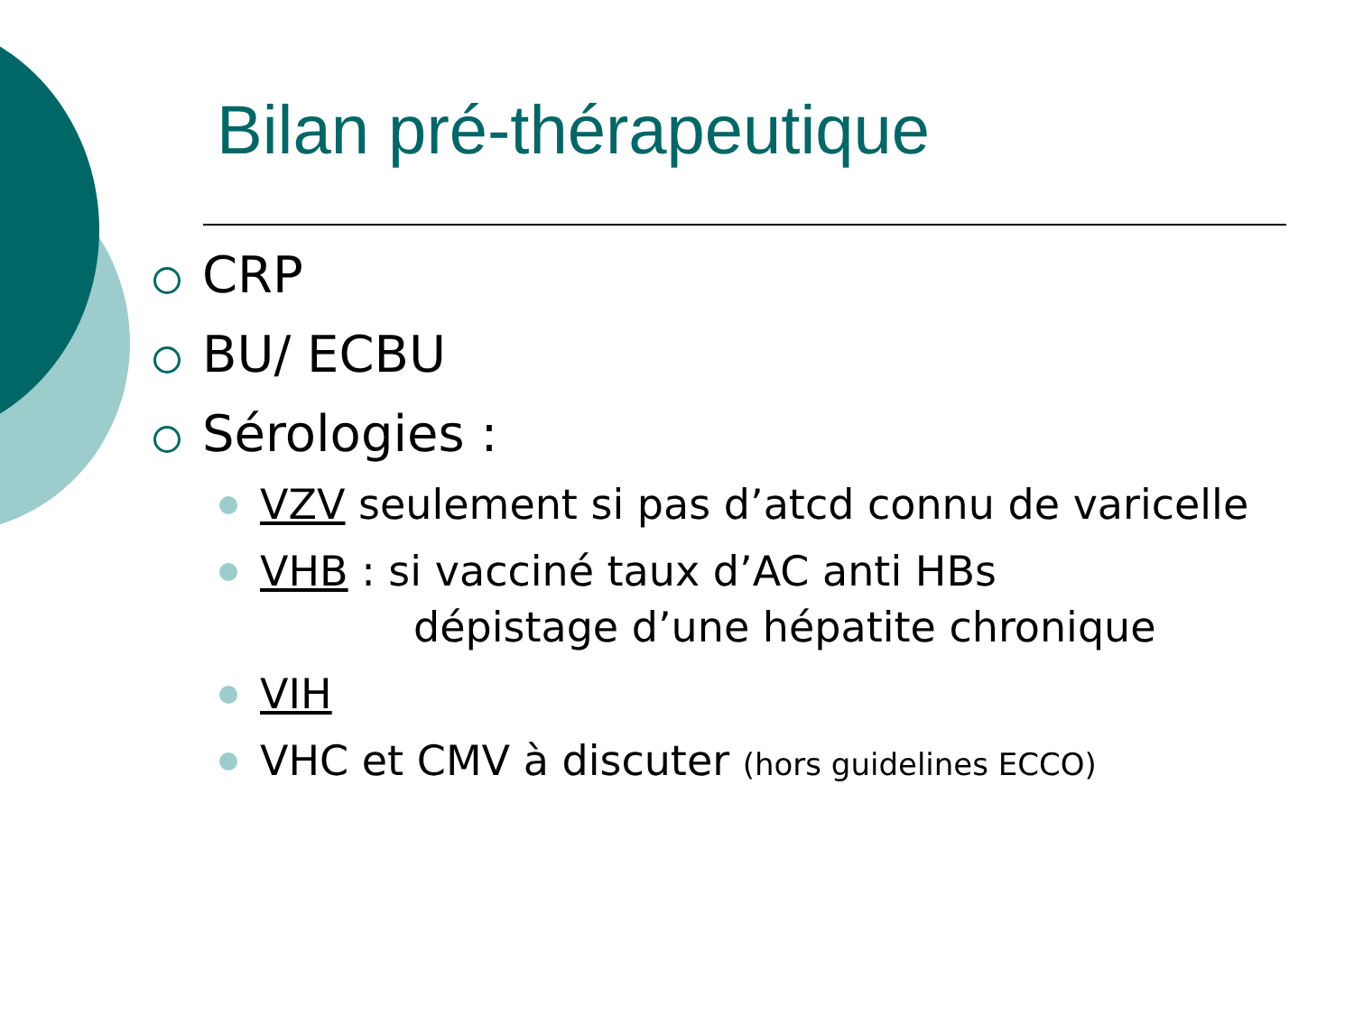Bilan pré-thérapeutique
CRP
BU/ ECBU
Sérologies :
VZV seulement si pas d’atcd connu de varicelle
VHB : si vacciné taux d’AC anti HBs
dépistage d’une hépatite chronique
VIH
VHC et CMV à discuter (hors guidelines ECCO)